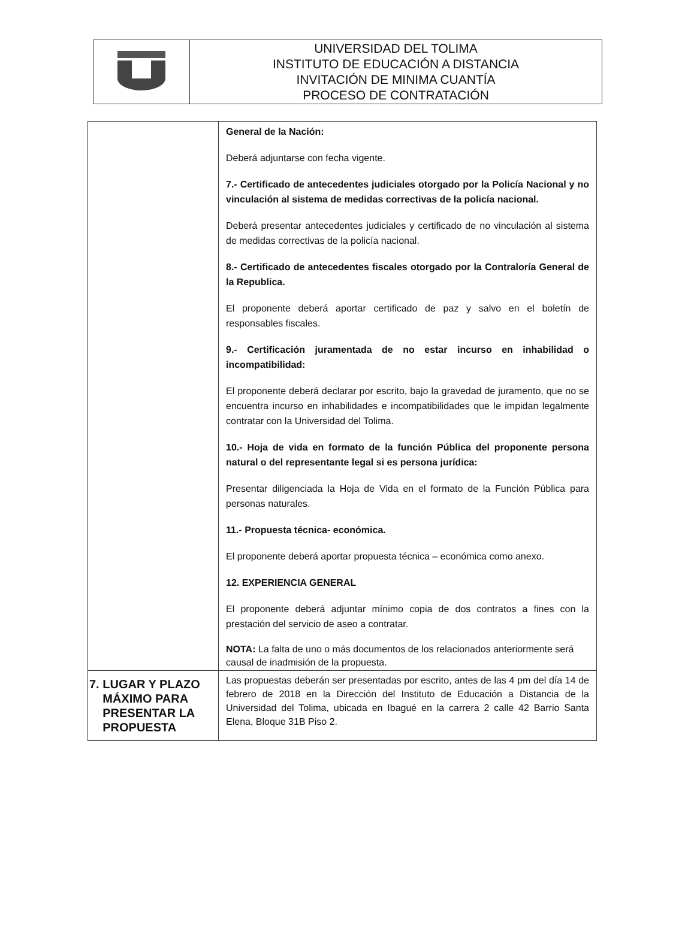| | UNIVERSIDAD DEL TOLIMA INSTITUTO DE EDUCACIÓN A DISTANCIA INVITACIÓN DE MINIMA CUANTÍA PROCESO DE CONTRATACIÓN |
| | General de la Nación: Deberá adjuntarse con fecha vigente. 7.- Certificado de antecedentes judiciales otorgado por la Policía Nacional y no vinculación al sistema de medidas correctivas de la policía nacional. Deberá presentar antecedentes judiciales y certificado de no vinculación al sistema de medidas correctivas de la policía nacional. 8.- Certificado de antecedentes fiscales otorgado por la Contraloría General de la Republica. El proponente deberá aportar certificado de paz y salvo en el boletín de responsables fiscales. 9.- Certificación juramentada de no estar incurso en inhabilidad o incompatibilidad: El proponente deberá declarar por escrito, bajo la gravedad de juramento, que no se encuentra incurso en inhabilidades e incompatibilidades que le impidan legalmente contratar con la Universidad del Tolima. 10.- Hoja de vida en formato de la función Pública del proponente persona natural o del representante legal si es persona jurídica: Presentar diligenciada la Hoja de Vida en el formato de la Función Pública para personas naturales. 11.- Propuesta técnica- económica. El proponente deberá aportar propuesta técnica – económica como anexo. 12. EXPERIENCIA GENERAL El proponente deberá adjuntar mínimo copia de dos contratos a fines con la prestación del servicio de aseo a contratar. NOTA: La falta de uno o más documentos de los relacionados anteriormente será causal de inadmisión de la propuesta. |
| 7. LUGAR Y PLAZO MÁXIMO PARA PRESENTAR LA PROPUESTA | Las propuestas deberán ser presentadas por escrito, antes de las 4 pm del día 14 de febrero de 2018 en la Dirección del Instituto de Educación a Distancia de la Universidad del Tolima, ubicada en Ibagué en la carrera 2 calle 42 Barrio Santa Elena, Bloque 31B Piso 2. |